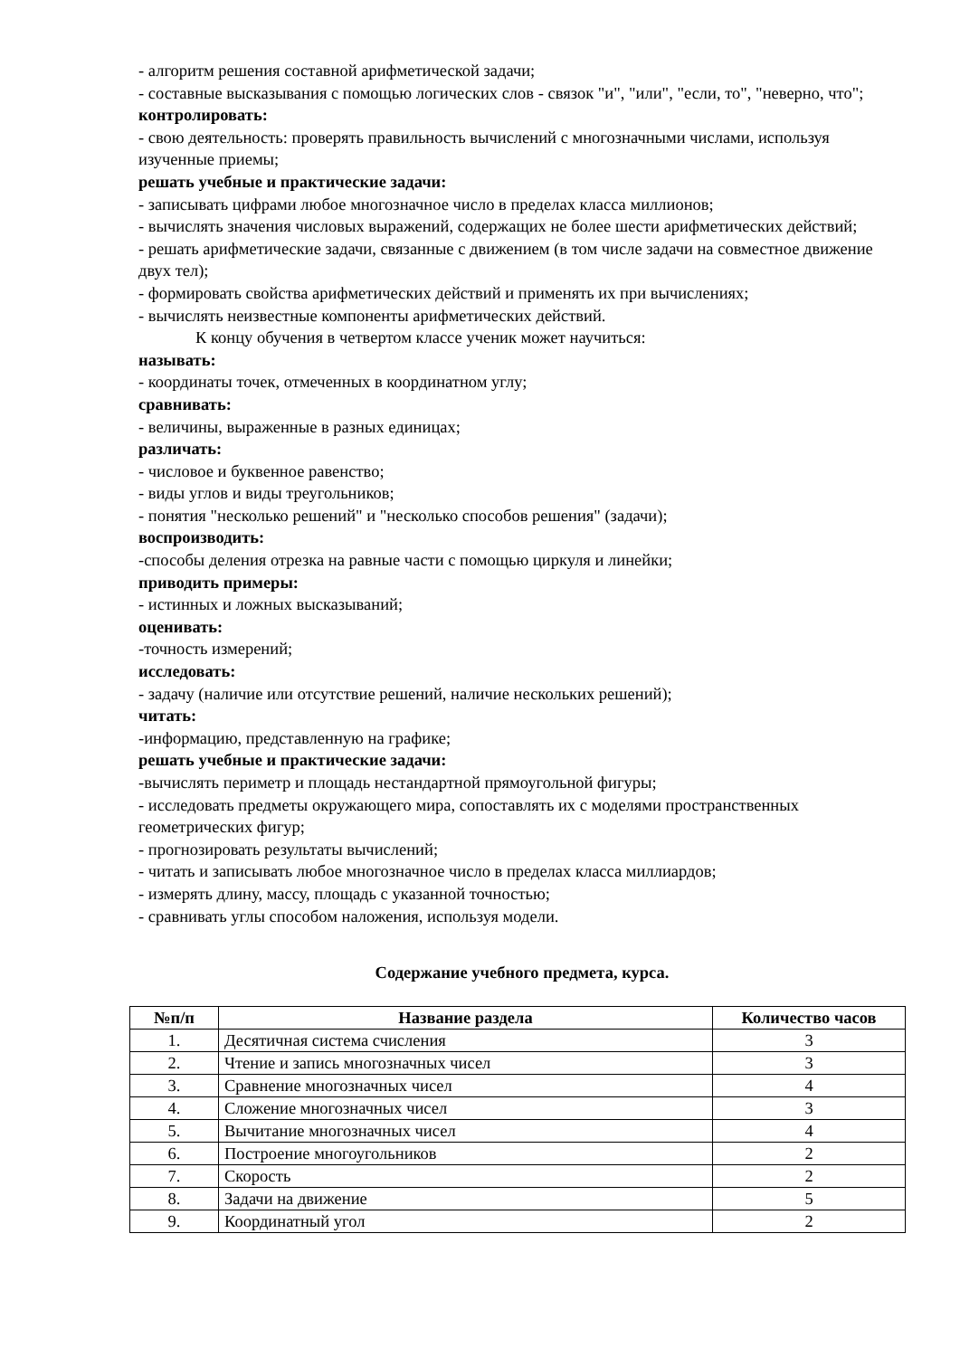- алгоритм решения составной арифметической задачи;
- составные высказывания с помощью логических слов - связок "и", "или", "если, то", "неверно, что";
контролировать:
- свою деятельность: проверять правильность вычислений с многозначными числами, используя изученные приемы;
решать учебные и практические задачи:
- записывать цифрами любое многозначное число в пределах класса миллионов;
- вычислять значения числовых выражений, содержащих не более шести арифметических действий;
- решать арифметические задачи, связанные с движением (в том числе задачи на совместное движение двух тел);
- формировать свойства арифметических действий и применять их при вычислениях;
- вычислять неизвестные компоненты арифметических действий.
К концу обучения в четвертом классе ученик может научиться:
называть:
- координаты точек, отмеченных в координатном углу;
сравнивать:
- величины, выраженные в разных единицах;
различать:
- числовое и буквенное равенство;
- виды углов и виды треугольников;
- понятия "несколько решений" и "несколько способов решения" (задачи);
воспроизводить:
-способы деления отрезка на равные части с помощью циркуля и линейки;
приводить примеры:
- истинных и ложных высказываний;
оценивать:
-точность измерений;
исследовать:
- задачу (наличие или отсутствие решений, наличие нескольких решений);
читать:
-информацию, представленную на графике;
решать учебные и практические задачи:
-вычислять периметр и площадь нестандартной прямоугольной фигуры;
- исследовать предметы окружающего мира, сопоставлять их с моделями пространственных геометрических фигур;
- прогнозировать результаты вычислений;
- читать и записывать любое многозначное число в пределах класса миллиардов;
- измерять длину, массу, площадь с указанной точностью;
- сравнивать углы способом наложения, используя модели.
Содержание учебного предмета, курса.
| №п/п | Название раздела | Количество часов |
| --- | --- | --- |
| 1. | Десятичная система счисления | 3 |
| 2. | Чтение и запись многозначных чисел | 3 |
| 3. | Сравнение многозначных чисел | 4 |
| 4. | Сложение многозначных чисел | 3 |
| 5. | Вычитание многозначных чисел | 4 |
| 6. | Построение многоугольников | 2 |
| 7. | Скорость | 2 |
| 8. | Задачи на движение | 5 |
| 9. | Координатный угол | 2 |